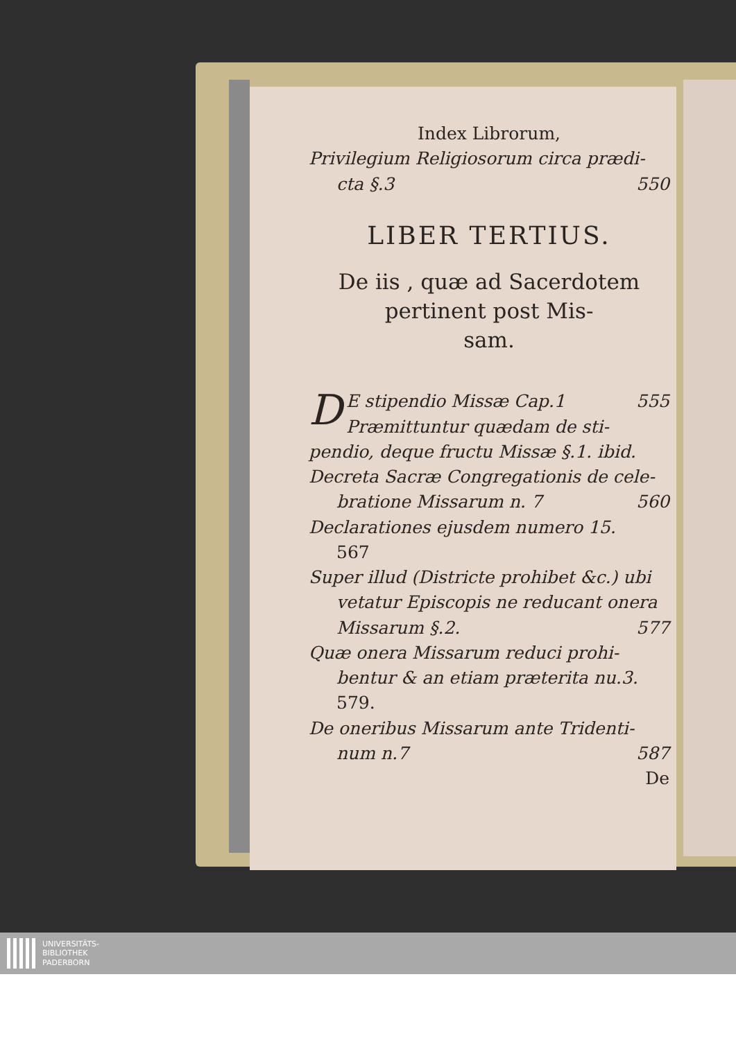Index Librorum,
Privilegium Religiosorum circa prædi-
cta §.3 550
LIBER TERTIUS.
De iis , quæ ad Sacerdotem pertinent post Mis-
sam.
D
E stipendio Missæ Cap.1 555
Præmittuntur quædam de sti-pendio, deque fructu Missæ §.1. ibid.
Decreta Sacræ Congregationis de cele-
bratione Missarum n. 7 560
Declarationes ejusdem numero 15.
567
Super illud (Districte prohibet &c.) ubi
vetatur Episcopis ne reducant onera
Missarum §.2. 577
Quæ onera Missarum reduci prohi-
bentur & an etiam præterita nu.3.
579.
De oneribus Missarum ante Tridenti-
num n.7 587
De
UNIVERSITÄTS-
BIBLIOTHEK
PADERBORN